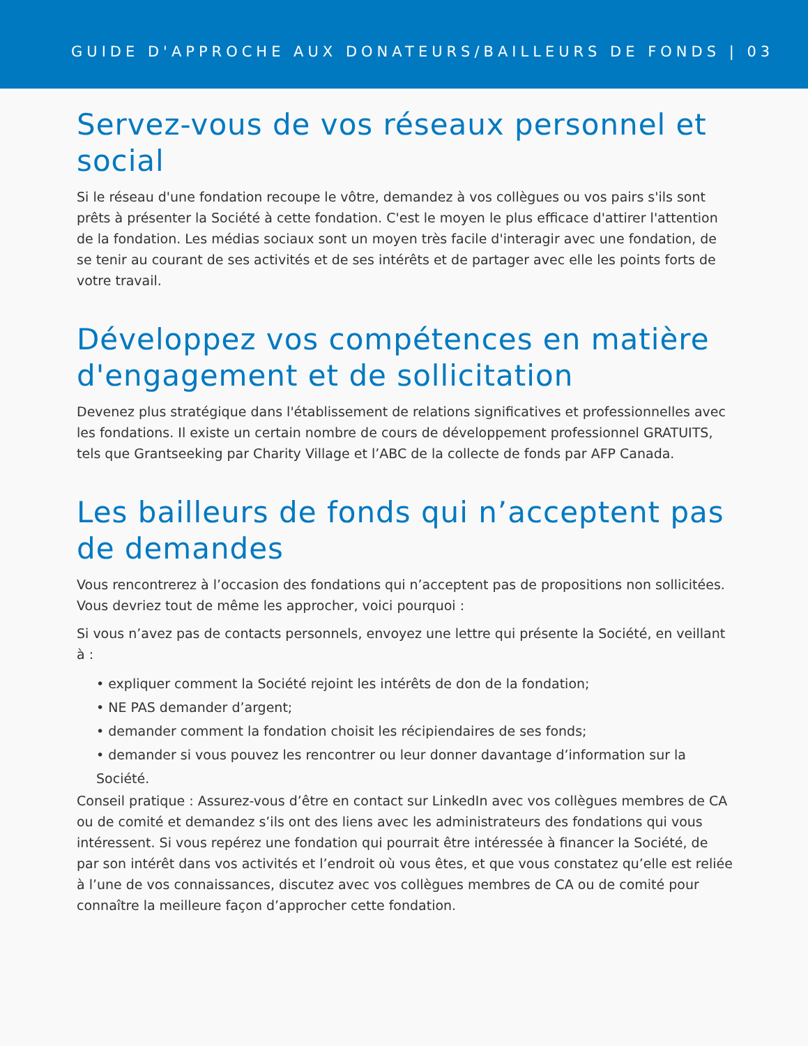GUIDE D'APPROCHE AUX DONATEURS/BAILLEURS DE FONDS | 03
Servez-vous de vos réseaux personnel et social
Si le réseau d'une fondation recoupe le vôtre, demandez à vos collègues ou vos pairs s'ils sont prêts à présenter la Société à cette fondation. C'est le moyen le plus efficace d'attirer l'attention de la fondation. Les médias sociaux sont un moyen très facile d'interagir avec une fondation, de se tenir au courant de ses activités et de ses intérêts et de partager avec elle les points forts de votre travail.
Développez vos compétences en matière d'engagement et de sollicitation
Devenez plus stratégique dans l'établissement de relations significatives et professionnelles avec les fondations. Il existe un certain nombre de cours de développement professionnel GRATUITS, tels que Grantseeking par Charity Village et l’ABC de la collecte de fonds par AFP Canada.
Les bailleurs de fonds qui n’acceptent pas de demandes
Vous rencontrerez à l’occasion des fondations qui n’acceptent pas de propositions non sollicitées. Vous devriez tout de même les approcher, voici pourquoi :
Si vous n’avez pas de contacts personnels, envoyez une lettre qui présente la Société, en veillant à :
• expliquer comment la Société rejoint les intérêts de don de la fondation;
• NE PAS demander d’argent;
• demander comment la fondation choisit les récipiendaires de ses fonds;
• demander si vous pouvez les rencontrer ou leur donner davantage d’information sur la Société.
Conseil pratique : Assurez-vous d’être en contact sur LinkedIn avec vos collègues membres de CA ou de comité et demandez s’ils ont des liens avec les administrateurs des fondations qui vous intéressent. Si vous repérez une fondation qui pourrait être intéressée à financer la Société, de par son intérêt dans vos activités et l’endroit où vous êtes, et que vous constatez qu’elle est reliée à l’une de vos connaissances, discutez avec vos collègues membres de CA ou de comité pour connaître la meilleure façon d’approcher cette fondation.